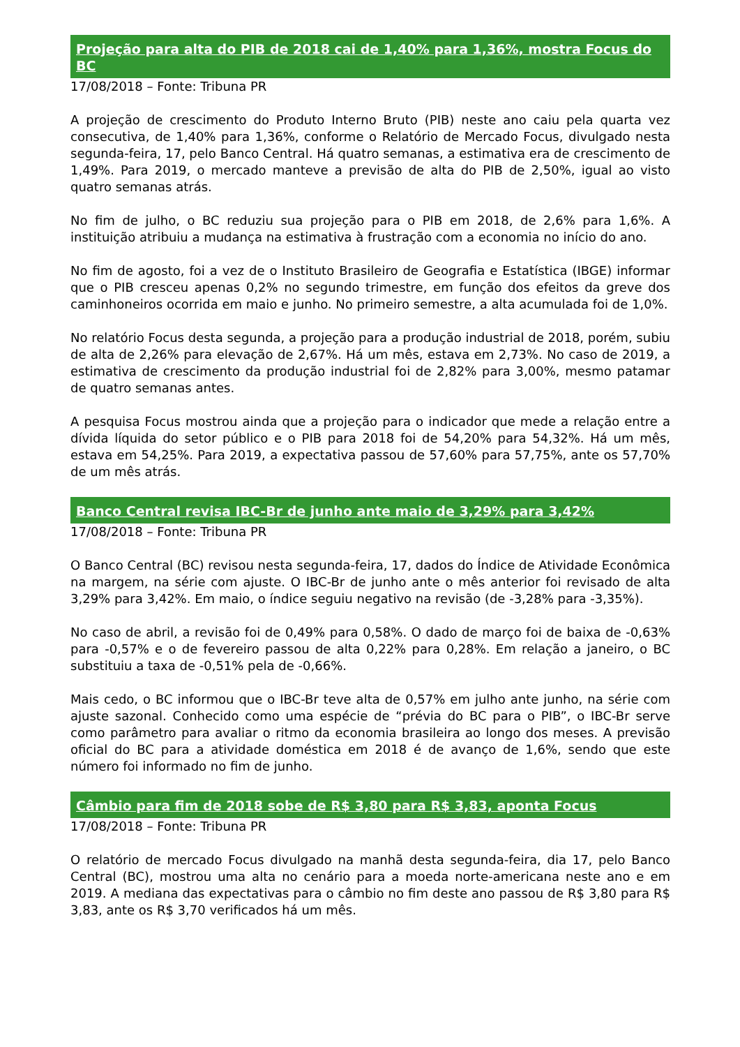Projeção para alta do PIB de 2018 cai de 1,40% para 1,36%, mostra Focus do BC
17/08/2018 – Fonte: Tribuna PR
A projeção de crescimento do Produto Interno Bruto (PIB) neste ano caiu pela quarta vez consecutiva, de 1,40% para 1,36%, conforme o Relatório de Mercado Focus, divulgado nesta segunda-feira, 17, pelo Banco Central. Há quatro semanas, a estimativa era de crescimento de 1,49%. Para 2019, o mercado manteve a previsão de alta do PIB de 2,50%, igual ao visto quatro semanas atrás.
No fim de julho, o BC reduziu sua projeção para o PIB em 2018, de 2,6% para 1,6%. A instituição atribuiu a mudança na estimativa à frustração com a economia no início do ano.
No fim de agosto, foi a vez de o Instituto Brasileiro de Geografia e Estatística (IBGE) informar que o PIB cresceu apenas 0,2% no segundo trimestre, em função dos efeitos da greve dos caminhoneiros ocorrida em maio e junho. No primeiro semestre, a alta acumulada foi de 1,0%.
No relatório Focus desta segunda, a projeção para a produção industrial de 2018, porém, subiu de alta de 2,26% para elevação de 2,67%. Há um mês, estava em 2,73%. No caso de 2019, a estimativa de crescimento da produção industrial foi de 2,82% para 3,00%, mesmo patamar de quatro semanas antes.
A pesquisa Focus mostrou ainda que a projeção para o indicador que mede a relação entre a dívida líquida do setor público e o PIB para 2018 foi de 54,20% para 54,32%. Há um mês, estava em 54,25%. Para 2019, a expectativa passou de 57,60% para 57,75%, ante os 57,70% de um mês atrás.
Banco Central revisa IBC-Br de junho ante maio de 3,29% para 3,42%
17/08/2018 – Fonte: Tribuna PR
O Banco Central (BC) revisou nesta segunda-feira, 17, dados do Índice de Atividade Econômica na margem, na série com ajuste. O IBC-Br de junho ante o mês anterior foi revisado de alta 3,29% para 3,42%. Em maio, o índice seguiu negativo na revisão (de -3,28% para -3,35%).
No caso de abril, a revisão foi de 0,49% para 0,58%. O dado de março foi de baixa de -0,63% para -0,57% e o de fevereiro passou de alta 0,22% para 0,28%. Em relação a janeiro, o BC substituiu a taxa de -0,51% pela de -0,66%.
Mais cedo, o BC informou que o IBC-Br teve alta de 0,57% em julho ante junho, na série com ajuste sazonal. Conhecido como uma espécie de “prévia do BC para o PIB”, o IBC-Br serve como parâmetro para avaliar o ritmo da economia brasileira ao longo dos meses. A previsão oficial do BC para a atividade doméstica em 2018 é de avanço de 1,6%, sendo que este número foi informado no fim de junho.
Câmbio para fim de 2018 sobe de R$ 3,80 para R$ 3,83, aponta Focus
17/08/2018 – Fonte: Tribuna PR
O relatório de mercado Focus divulgado na manhã desta segunda-feira, dia 17, pelo Banco Central (BC), mostrou uma alta no cenário para a moeda norte-americana neste ano e em 2019. A mediana das expectativas para o câmbio no fim deste ano passou de R$ 3,80 para R$ 3,83, ante os R$ 3,70 verificados há um mês.